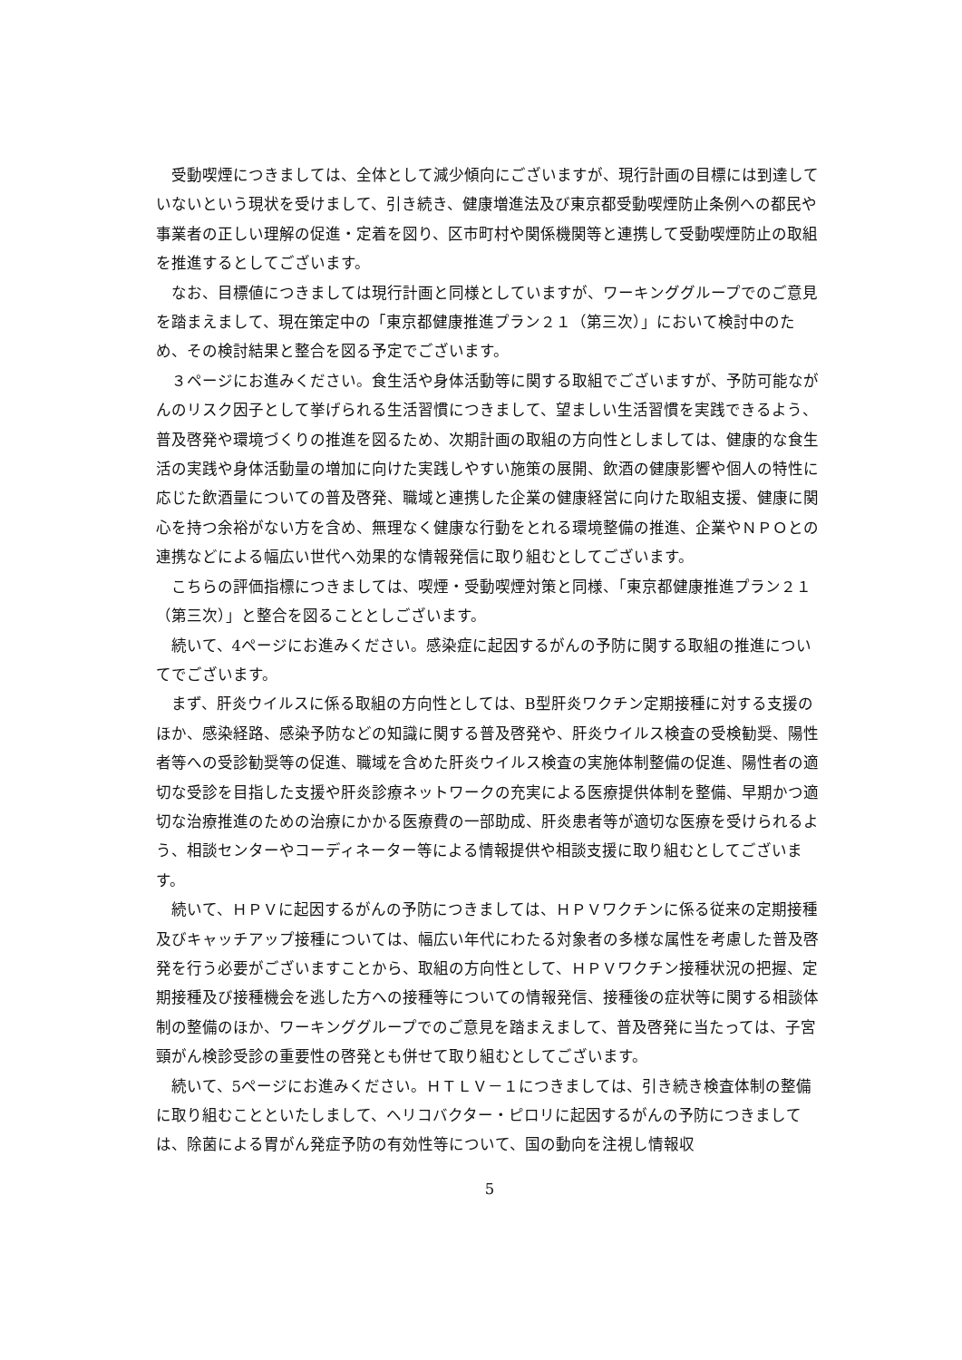受動喫煙につきましては、全体として減少傾向にございますが、現行計画の目標には到達していないという現状を受けまして、引き続き、健康増進法及び東京都受動喫煙防止条例への都民や事業者の正しい理解の促進・定着を図り、区市町村や関係機関等と連携して受動喫煙防止の取組を推進するとしてございます。
なお、目標値につきましては現行計画と同様としていますが、ワーキンググループでのご意見を踏まえまして、現在策定中の「東京都健康推進プラン２１（第三次）」において検討中のため、その検討結果と整合を図る予定でございます。
３ページにお進みください。食生活や身体活動等に関する取組でございますが、予防可能ながんのリスク因子として挙げられる生活習慣につきまして、望ましい生活習慣を実践できるよう、普及啓発や環境づくりの推進を図るため、次期計画の取組の方向性としましては、健康的な食生活の実践や身体活動量の増加に向けた実践しやすい施策の展開、飲酒の健康影響や個人の特性に応じた飲酒量についての普及啓発、職域と連携した企業の健康経営に向けた取組支援、健康に関心を持つ余裕がない方を含め、無理なく健康な行動をとれる環境整備の推進、企業やＮＰＯとの連携などによる幅広い世代へ効果的な情報発信に取り組むとしてございます。
こちらの評価指標につきましては、喫煙・受動喫煙対策と同様、「東京都健康推進プラン２１（第三次）」と整合を図ることとしございます。
続いて、4ページにお進みください。感染症に起因するがんの予防に関する取組の推進についてでございます。
まず、肝炎ウイルスに係る取組の方向性としては、B型肝炎ワクチン定期接種に対する支援のほか、感染経路、感染予防などの知識に関する普及啓発や、肝炎ウイルス検査の受検勧奨、陽性者等への受診勧奨等の促進、職域を含めた肝炎ウイルス検査の実施体制整備の促進、陽性者の適切な受診を目指した支援や肝炎診療ネットワークの充実による医療提供体制を整備、早期かつ適切な治療推進のための治療にかかる医療費の一部助成、肝炎患者等が適切な医療を受けられるよう、相談センターやコーディネーター等による情報提供や相談支援に取り組むとしてございます。
続いて、ＨＰＶに起因するがんの予防につきましては、ＨＰＶワクチンに係る従来の定期接種及びキャッチアップ接種については、幅広い年代にわたる対象者の多様な属性を考慮した普及啓発を行う必要がございますことから、取組の方向性として、ＨＰＶワクチン接種状況の把握、定期接種及び接種機会を逃した方への接種等についての情報発信、接種後の症状等に関する相談体制の整備のほか、ワーキンググループでのご意見を踏まえまして、普及啓発に当たっては、子宮頸がん検診受診の重要性の啓発とも併せて取り組むとしてございます。
続いて、5ページにお進みください。ＨＴＬＶ－１につきましては、引き続き検査体制の整備に取り組むことといたしまして、ヘリコバクター・ピロリに起因するがんの予防につきましては、除菌による胃がん発症予防の有効性等について、国の動向を注視し情報収
5